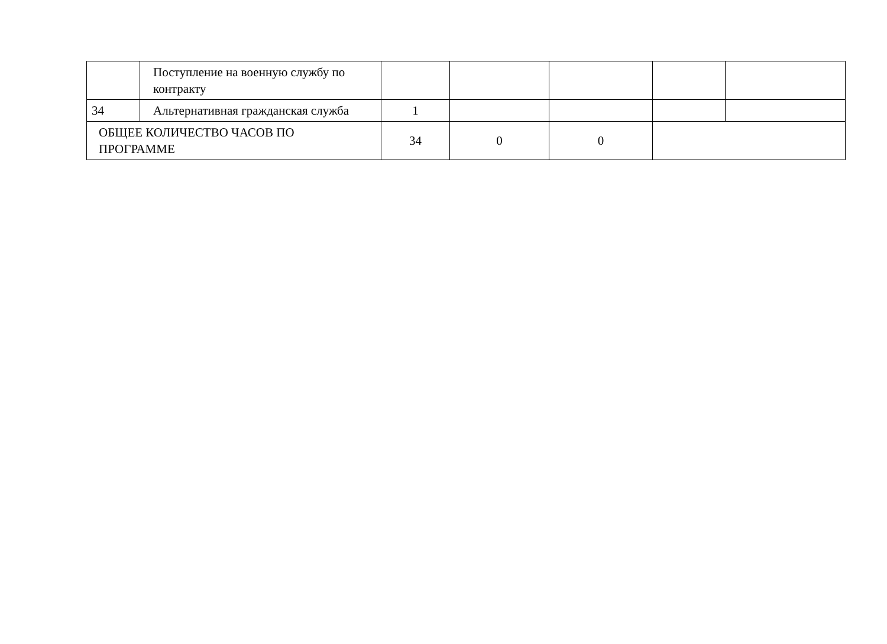| | Поступление на военную службу по контракту | | | | | |
| 34 | Альтернативная гражданская служба | 1 | | | | |
| ОБЩЕЕ КОЛИЧЕСТВО ЧАСОВ ПО ПРОГРАММЕ | | 34 | 0 | 0 | | |